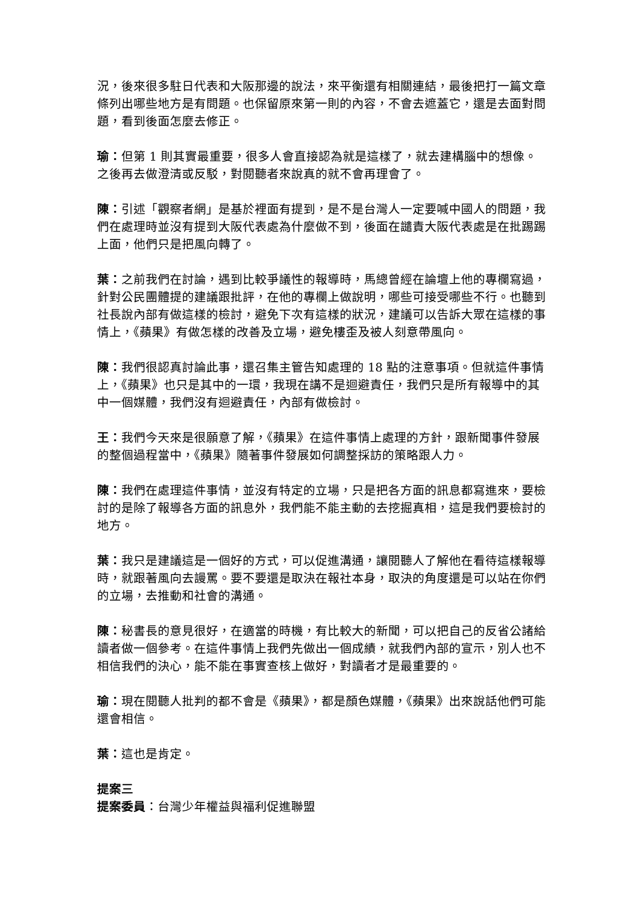況，後來很多駐日代表和大阪那邊的說法，來平衡還有相關連結，最後把打一篇文章條列出哪些地方是有問題。也保留原來第一則的內容，不會去遮蓋它，還是去面對問題，看到後面怎麼去修正。
瑜：但第 1 則其實最重要，很多人會直接認為就是這樣了，就去建構腦中的想像。之後再去做澄清或反駁，對閱聽者來說真的就不會再理會了。
陳：引述「觀察者網」是基於裡面有提到，是不是台灣人一定要喊中國人的問題，我們在處理時並沒有提到大阪代表處為什麼做不到，後面在譴責大阪代表處是在批踢踢上面，他們只是把風向轉了。
葉：之前我們在討論，遇到比較爭議性的報導時，馬總曾經在論壇上他的專欄寫過，針對公民團體提的建議跟批評，在他的專欄上做說明，哪些可接受哪些不行。也聽到社長說內部有做這樣的檢討，避免下次有這樣的狀況，建議可以告訴大眾在這樣的事情上，《蘋果》有做怎樣的改善及立場，避免樓歪及被人刻意帶風向。
陳：我們很認真討論此事，還召集主管告知處理的 18 點的注意事項。但就這件事情上，《蘋果》也只是其中的一環，我現在講不是迴避責任，我們只是所有報導中的其中一個媒體，我們沒有迴避責任，內部有做檢討。
王：我們今天來是很願意了解，《蘋果》在這件事情上處理的方針，跟新聞事件發展的整個過程當中，《蘋果》隨著事件發展如何調整採訪的策略跟人力。
陳：我們在處理這件事情，並沒有特定的立場，只是把各方面的訊息都寫進來，要檢討的是除了報導各方面的訊息外，我們能不能主動的去挖掘真相，這是我們要檢討的地方。
葉：我只是建議這是一個好的方式，可以促進溝通，讓閱聽人了解他在看待這樣報導時，就跟著風向去謾罵。要不要還是取決在報社本身，取決的角度還是可以站在你們的立場，去推動和社會的溝通。
陳：秘書長的意見很好，在適當的時機，有比較大的新聞，可以把自己的反省公諸給讀者做一個參考。在這件事情上我們先做出一個成績，就我們內部的宣示，別人也不相信我們的決心，能不能在事實查核上做好，對讀者才是最重要的。
瑜：現在閱聽人批判的都不會是《蘋果》，都是顏色媒體，《蘋果》出來說話他們可能還會相信。
葉：這也是肯定。
提案三
提案委員：台灣少年權益與福利促進聯盟